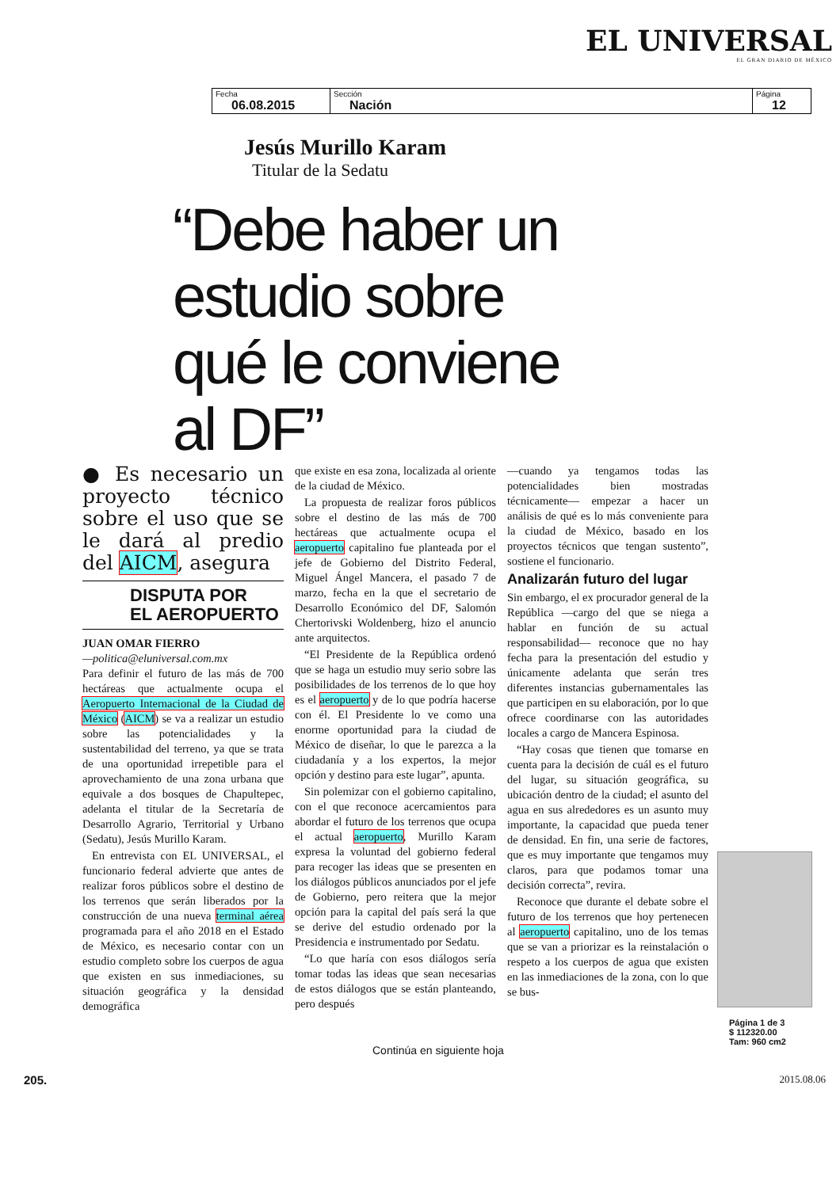EL UNIVERSAL
EL GRAN DIARIO DE MÉXICO
| Fecha 06.08.2015 | Sección Nación | Página 12 |
Jesús Murillo Karam
Titular de la Sedatu
“Debe haber un estudio sobre qué le conviene al DF”
● Es necesario un proyecto técnico sobre el uso que se le dará al predio del AICM, asegura
DISPUTA POR
EL AEROPUERTO
JUAN OMAR FIERRO
—politica@eluniversal.com.mx
Para definir el futuro de las más de 700 hectáreas que actualmente ocupa el Aeropuerto Internacional de la Ciudad de México (AICM) se va a realizar un estudio sobre las potencialidades y la sustentabilidad del terreno, ya que se trata de una oportunidad irrepetible para el aprovechamiento de una zona urbana que equivale a dos bosques de Chapultepec, adelanta el titular de la Secretaría de Desarrollo Agrario, Territorial y Urbano (Sedatu), Jesús Murillo Karam.
En entrevista con EL UNIVERSAL, el funcionario federal advierte que antes de realizar foros públicos sobre el destino de los terrenos que serán liberados por la construcción de una nueva terminal aérea programada para el año 2018 en el Estado de México, es necesario contar con un estudio completo sobre los cuerpos de agua que existen en sus inmediaciones, su situación geográfica y la densidad demográfica
que existe en esa zona, localizada al oriente de la ciudad de México.
La propuesta de realizar foros públicos sobre el destino de las más de 700 hectáreas que actualmente ocupa el aeropuerto capitalino fue planteada por el jefe de Gobierno del Distrito Federal, Miguel Ángel Mancera, el pasado 7 de marzo, fecha en la que el secretario de Desarrollo Económico del DF, Salomón Chertorivski Woldenberg, hizo el anuncio ante arquitectos.
“El Presidente de la República ordenó que se haga un estudio muy serio sobre las posibilidades de los terrenos de lo que hoy es el aeropuerto y de lo que podría hacerse con él. El Presidente lo ve como una enorme oportunidad para la ciudad de México de diseñar, lo que le parezca a la ciudadanía y a los expertos, la mejor opción y destino para este lugar”, apunta.
Sin polemizar con el gobierno capitalino, con el que reconoce acercamientos para abordar el futuro de los terrenos que ocupa el actual aeropuerto, Murillo Karam expresa la voluntad del gobierno federal para recoger las ideas que se presenten en los diálogos públicos anunciados por el jefe de Gobierno, pero reitera que la mejor opción para la capital del país será la que se derive del estudio ordenado por la Presidencia e instrumentado por Sedatu.
“Lo que haría con esos diálogos sería tomar todas las ideas que sean necesarias de estos diálogos que se están planteando, pero después
—cuando ya tengamos todas las potencialidades bien mostradas técnicamente— empezar a hacer un análisis de qué es lo más conveniente para la ciudad de México, basado en los proyectos técnicos que tengan sustento”, sostiene el funcionario.
Analizarán futuro del lugar
Sin embargo, el ex procurador general de la República —cargo del que se niega a hablar en función de su actual responsabilidad— reconoce que no hay fecha para la presentación del estudio y únicamente adelanta que serán tres diferentes instancias gubernamentales las que participen en su elaboración, por lo que ofrece coordinarse con las autoridades locales a cargo de Mancera Espinosa.
“Hay cosas que tienen que tomarse en cuenta para la decisión de cuál es el futuro del lugar, su situación geográfica, su ubicación dentro de la ciudad; el asunto del agua en sus alrededores es un asunto muy importante, la capacidad que pueda tener de densidad. En fin, una serie de factores, que es muy importante que tengamos muy claros, para que podamos tomar una decisión correcta”, revira.
Reconoce que durante el debate sobre el futuro de los terrenos que hoy pertenecen al aeropuerto capitalino, uno de los temas que se van a priorizar es la reinstalación o respeto a los cuerpos de agua que existen en las inmediaciones de la zona, con lo que se bus-
Página 1 de 3
$ 112320.00
Tam: 960 cm2
Continúa en siguiente hoja
205. 2015.08.06